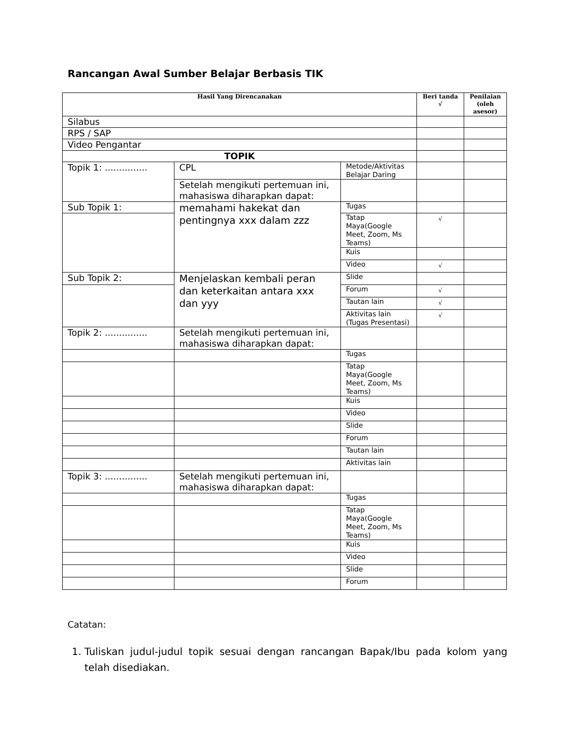Rancangan Awal Sumber Belajar Berbasis TIK
| Hasil Yang Direncanakan | | | Beri tanda √ | Penilaian (oleh asesor) |
| --- | --- | --- | --- | --- |
| Silabus | | | | |
| RPS / SAP | | | | |
| Video Pengantar | | | | |
| TOPIK | | | | |
| Topik 1: ............... | CPL | Metode/Aktivitas Belajar Daring | | |
| | Setelah mengikuti pertemuan ini, mahasiswa diharapkan dapat: | | | |
| Sub Topik 1: | memahami hakekat dan pentingnya xxx dalam zzz | Tugas | | |
| | | Tatap Maya(Google Meet, Zoom, Ms Teams) | √ | |
| | | Kuis | | |
| | | Video | √ | |
| Sub Topik 2: | Menjelaskan kembali peran dan keterkaitan antara xxx dan yyy | Slide | | |
| | | Forum | √ | |
| | | Tautan lain | √ | |
| | | Aktivitas lain (Tugas Presentasi) | √ | |
| Topik 2: ............... | Setelah mengikuti pertemuan ini, mahasiswa diharapkan dapat: | | | |
| | | Tugas | | |
| | | Tatap Maya(Google Meet, Zoom, Ms Teams) | | |
| | | Kuis | | |
| | | Video | | |
| | | Slide | | |
| | | Forum | | |
| | | Tautan lain | | |
| | | Aktivitas lain | | |
| Topik 3: ............... | Setelah mengikuti pertemuan ini, mahasiswa diharapkan dapat: | | | |
| | | Tugas | | |
| | | Tatap Maya(Google Meet, Zoom, Ms Teams) | | |
| | | Kuis | | |
| | | Video | | |
| | | Slide | | |
| | | Forum | | |
Catatan:
1. Tuliskan judul-judul topik sesuai dengan rancangan Bapak/Ibu pada kolom yang telah disediakan.